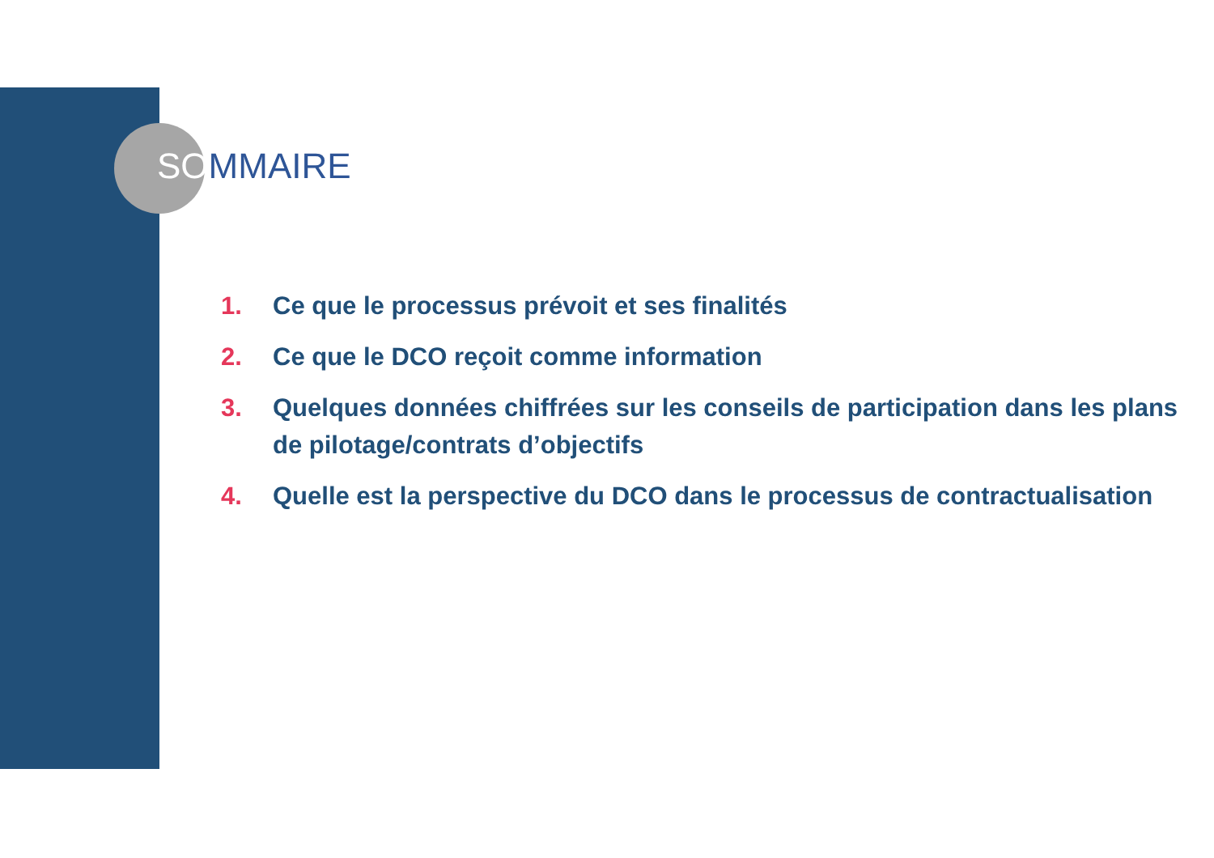SOMMAIRE
1. Ce que le processus prévoit et ses finalités
2. Ce que le DCO reçoit comme information
3. Quelques données chiffrées sur les conseils de participation dans les plans de pilotage/contrats d’objectifs
4. Quelle est la perspective du DCO dans le processus de contractualisation